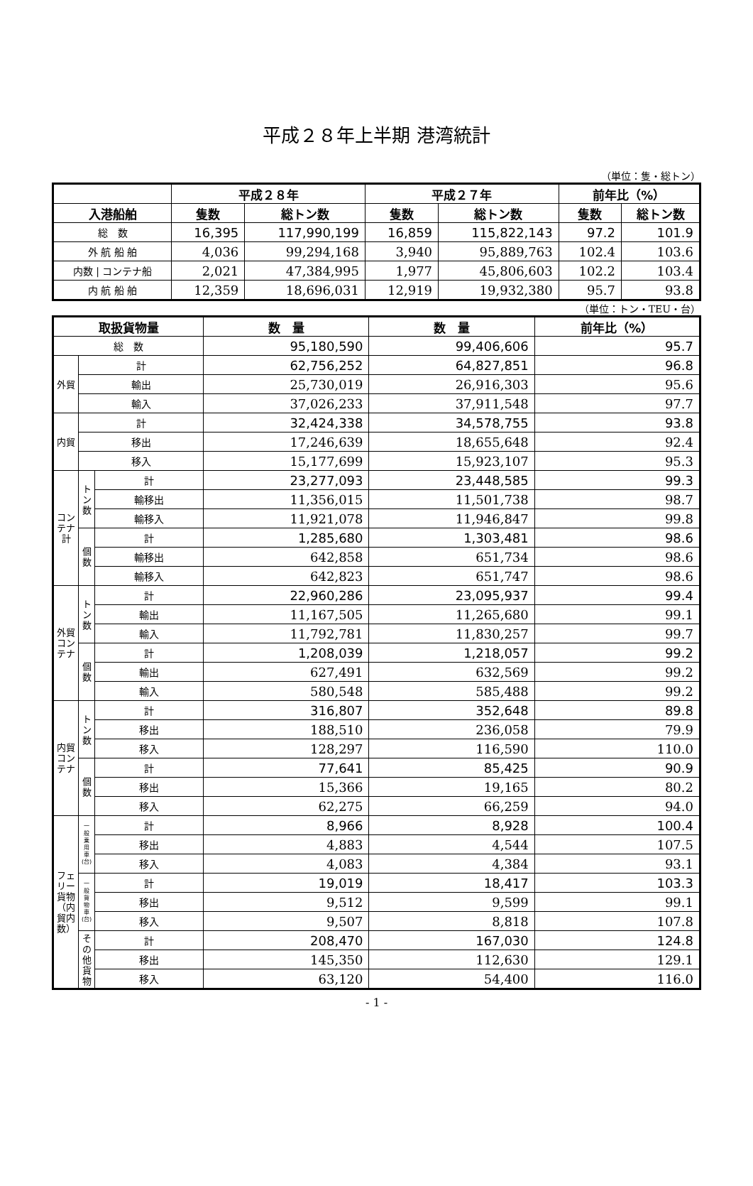平成２８年上半期 港湾統計
（単位：隻・総トン）
| | 平成２８年 | | 平成２７年 | | 前年比（%） | |
| --- | --- | --- | --- | --- | --- | --- |
| 入港船舶 | 隻数 | 総トン数 | 隻数 | 総トン数 | 隻数 | 総トン数 |
| 総 数 | 16,395 | 117,990,199 | 16,859 | 115,822,143 | 97.2 | 101.9 |
| 外 航 船 舶 | 4,036 | 99,294,168 | 3,940 | 95,889,763 | 102.4 | 103.6 |
| 内数 / コンテナ船 | 2,021 | 47,384,995 | 1,977 | 45,806,603 | 102.2 | 103.4 |
| 内 航 船 舶 | 12,359 | 18,696,031 | 12,919 | 19,932,380 | 95.7 | 93.8 |
（単位：トン・TEU・台）
| 取扱貨物量 | | | 数 量 | 数 量 | 前年比（%） |
| --- | --- | --- | --- | --- | --- |
| 総 数 | | | 95,180,590 | 99,406,606 | 95.7 |
| 外貿 | 計 | | 62,756,252 | 64,827,851 | 96.8 |
| | 輸出 | | 25,730,019 | 26,916,303 | 95.6 |
| | 輸入 | | 37,026,233 | 37,911,548 | 97.7 |
| 内貿 | 計 | | 32,424,338 | 34,578,755 | 93.8 |
| | 移出 | | 17,246,639 | 18,655,648 | 92.4 |
| | 移入 | | 15,177,699 | 15,923,107 | 95.3 |
| コンテナ計 | トン数 | 計 | 23,277,093 | 23,448,585 | 99.3 |
| | | 輸移出 | 11,356,015 | 11,501,738 | 98.7 |
| | | 輸移入 | 11,921,078 | 11,946,847 | 99.8 |
| | 個数 | 計 | 1,285,680 | 1,303,481 | 98.6 |
| | | 輸移出 | 642,858 | 651,734 | 98.6 |
| | | 輸移入 | 642,823 | 651,747 | 98.6 |
| 外貿コンテナ | トン数 | 計 | 22,960,286 | 23,095,937 | 99.4 |
| | | 輸出 | 11,167,505 | 11,265,680 | 99.1 |
| | | 輸入 | 11,792,781 | 11,830,257 | 99.7 |
| | 個数 | 計 | 1,208,039 | 1,218,057 | 99.2 |
| | | 輸出 | 627,491 | 632,569 | 99.2 |
| | | 輸入 | 580,548 | 585,488 | 99.2 |
| 内貿コンテナ | トン数 | 計 | 316,807 | 352,648 | 89.8 |
| | | 移出 | 188,510 | 236,058 | 79.9 |
| | | 移入 | 128,297 | 116,590 | 110.0 |
| | 個数 | 計 | 77,641 | 85,425 | 90.9 |
| | | 移出 | 15,366 | 19,165 | 80.2 |
| | | 移入 | 62,275 | 66,259 | 94.0 |
| フェリー貨物（内貿内数） | 一般乗用車(台) | 計 | 8,966 | 8,928 | 100.4 |
| | | 移出 | 4,883 | 4,544 | 107.5 |
| | | 移入 | 4,083 | 4,384 | 93.1 |
| | 一般貨物車(台) | 計 | 19,019 | 18,417 | 103.3 |
| | | 移出 | 9,512 | 9,599 | 99.1 |
| | | 移入 | 9,507 | 8,818 | 107.8 |
| | その他貨物 | 計 | 208,470 | 167,030 | 124.8 |
| | | 移出 | 145,350 | 112,630 | 129.1 |
| | | 移入 | 63,120 | 54,400 | 116.0 |
- 1 -